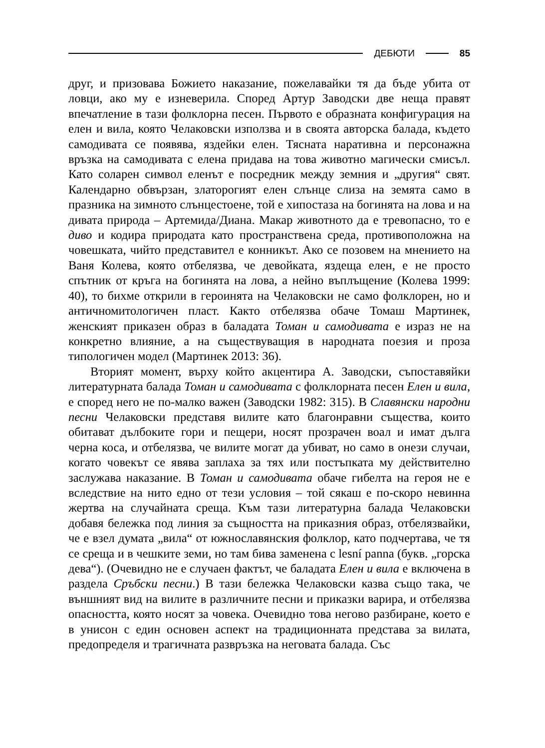ДЕБЮТИ 85
друг, и призовава Божието наказание, пожелавайки тя да бъде убита от ловци, ако му е изневерила. Според Артур Заводски две неща правят впечатление в тази фолклорна песен. Първото е образната конфигурация на елен и вила, която Челаковски използва и в своята авторска балада, където самодивата се появява, яздейки елен. Тясната наративна и персонажна връзка на самодивата с елена придава на това животно магически смисъл. Като соларен символ еленът е посредник между земния и „другия“ свят. Календарно обвързан, златорогият елен слънце слиза на земята само в празника на зимното слънцестоене, той е хипостаза на богинята на лова и на дивата природа – Артемида/Диана. Макар животното да е тревопасно, то е диво и кодира природата като пространствена среда, противоположна на човешката, чийто представител е конникът. Ако се позовем на мнението на Ваня Колева, която отбелязва, че девойката, яздеща елен, е не просто спътник от кръга на богинята на лова, а нейно въплъщение (Колева 1999: 40), то бихме открили в героинята на Челаковски не само фолклорен, но и античномитологичен пласт. Както отбелязва обаче Томаш Мартинек, женският приказен образ в баладата Томан и самодивата е израз не на конкретно влияние, а на съществуващия в народната поезия и проза типологичен модел (Мартинек 2013: 36).
Вторият момент, върху който акцентира А. Заводски, съпоставяйки литературната балада Томан и самодивата с фолклорната песен Елен и вила, е според него не по-малко важен (Заводски 1982: 315). В Славянски народни песни Челаковски представя вилите като благонравни същества, които обитават дълбоките гори и пещери, носят прозрачен воал и имат дълга черна коса, и отбелязва, че вилите могат да убиват, но само в онези случаи, когато човекът се явява заплаха за тях или постъпката му действително заслужава наказание. В Томан и самодивата обаче гибелта на героя не е вследствие на нито едно от тези условия – той сякаш е по-скоро невинна жертва на случайната среща. Към тази литературна балада Челаковски добавя бележка под линия за същността на приказния образ, отбелязвайки, че е взел думата „вила“ от южнославянския фолклор, като подчертава, че тя се среща и в чешките земи, но там бива заменена с lesní panna (букв. „горска дева“). (Очевидно не е случаен фактът, че баладата Елен и вила е включена в раздела Сръбски песни.) В тази бележка Челаковски казва също така, че външният вид на вилите в различните песни и приказки варира, и отбелязва опасността, която носят за човека. Очевидно това негово разбиране, което е в унисон с един основен аспект на традиционната представа за вилата, предопределя и трагичната развръзка на неговата балада. Със